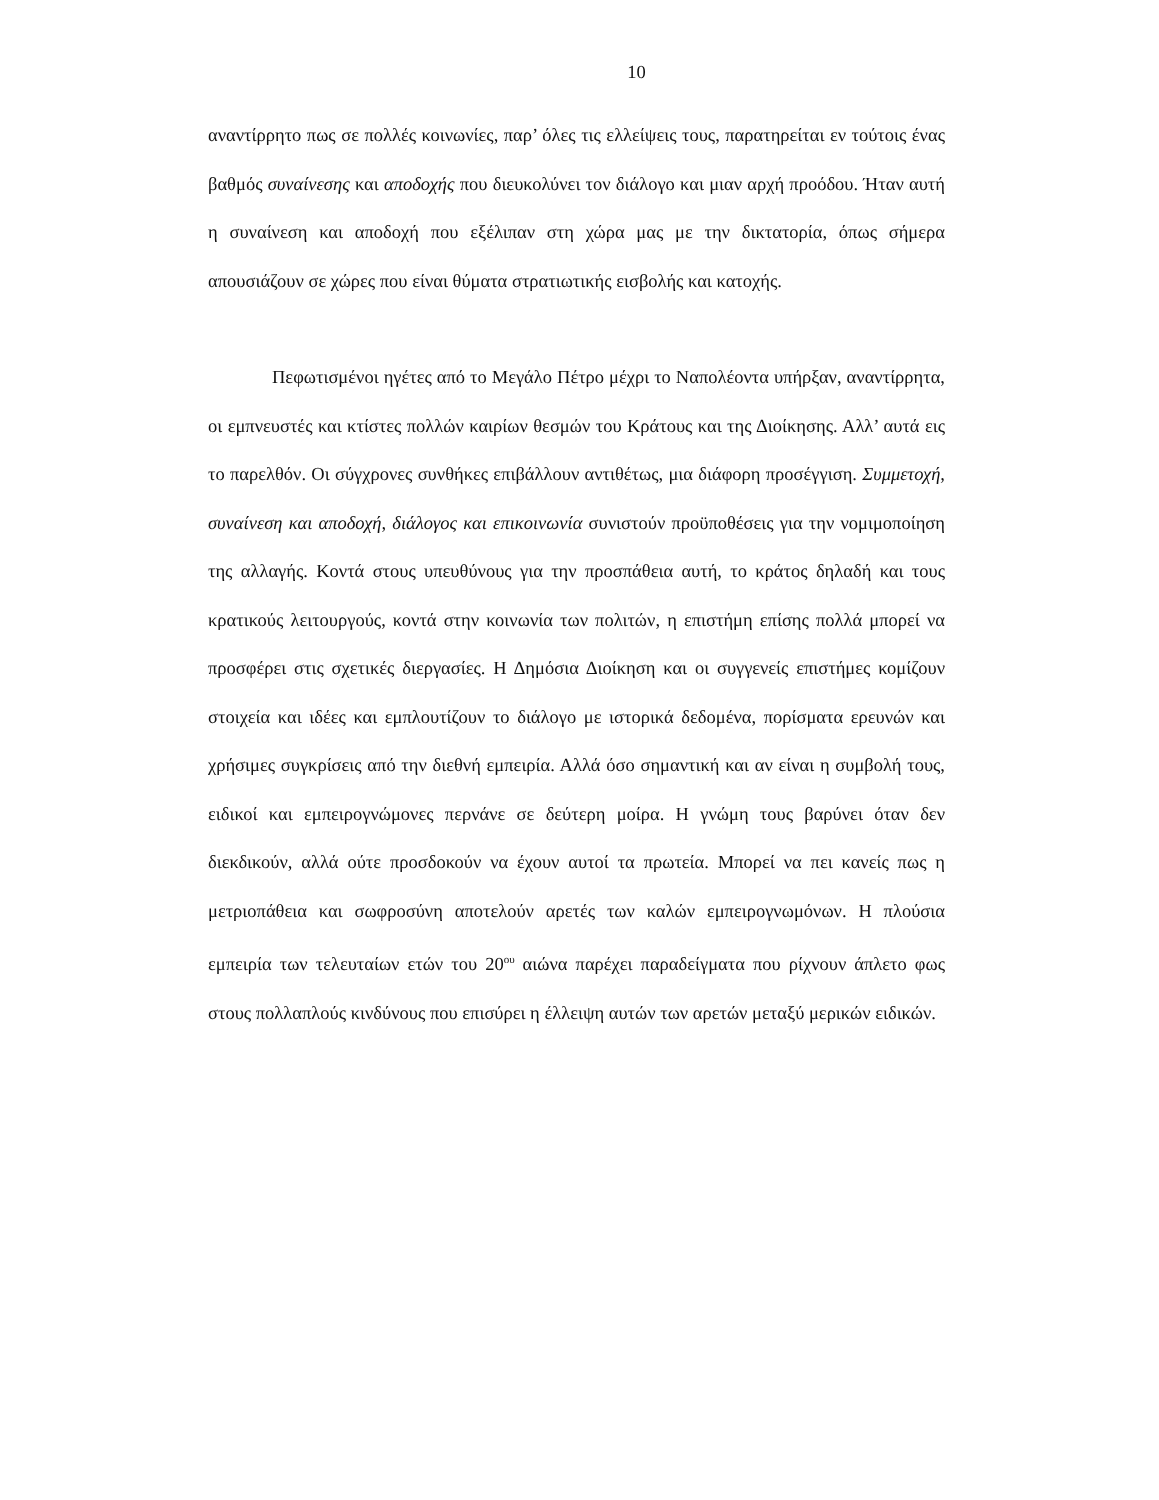10
αναντίρρητο πως σε πολλές κοινωνίες, παρ’ όλες τις ελλείψεις τους, παρατηρείται εν τούτοις ένας βαθμός συναίνεσης και αποδοχής που διευκολύνει τον διάλογο και μιαν αρχή προόδου. Ήταν αυτή η συναίνεση και αποδοχή που εξέλιπαν στη χώρα μας με την δικτατορία, όπως σήμερα απουσιάζουν σε χώρες που είναι θύματα στρατιωτικής εισβολής και κατοχής.
Πεφωτισμένοι ηγέτες από το Μεγάλο Πέτρο μέχρι το Ναπολέοντα υπήρξαν, αναντίρρητα, οι εμπνευστές και κτίστες πολλών καιρίων θεσμών του Κράτους και της Διοίκησης. Αλλ’ αυτά εις το παρελθόν. Οι σύγχρονες συνθήκες επιβάλλουν αντιθέτως, μια διάφορη προσέγγιση. Συμμετοχή, συναίνεση και αποδοχή, διάλογος και επικοινωνία συνιστούν προϋποθέσεις για την νομιμοποίηση της αλλαγής. Κοντά στους υπευθύνους για την προσπάθεια αυτή, το κράτος δηλαδή και τους κρατικούς λειτουργούς, κοντά στην κοινωνία των πολιτών, η επιστήμη επίσης πολλά μπορεί να προσφέρει στις σχετικές διεργασίες. Η Δημόσια Διοίκηση και οι συγγενείς επιστήμες κομίζουν στοιχεία και ιδέες και εμπλουτίζουν το διάλογο με ιστορικά δεδομένα, πορίσματα ερευνών και χρήσιμες συγκρίσεις από την διεθνή εμπειρία. Αλλά όσο σημαντική και αν είναι η συμβολή τους, ειδικοί και εμπειρογνώμονες περνάνε σε δεύτερη μοίρα. Η γνώμη τους βαρύνει όταν δεν διεκδικούν, αλλά ούτε προσδοκούν να έχουν αυτοί τα πρωτεία. Μπορεί να πει κανείς πως η μετριοπάθεια και σωφροσύνη αποτελούν αρετές των καλών εμπειρογνωμόνων. Η πλούσια εμπειρία των τελευταίων ετών του 20<sup>ου</sup> αιώνα παρέχει παραδείγματα που ρίχνουν άπλετο φως στους πολλαπλούς κινδύνους που επισύρει η έλλειψη αυτών των αρετών μεταξύ μερικών ειδικών.